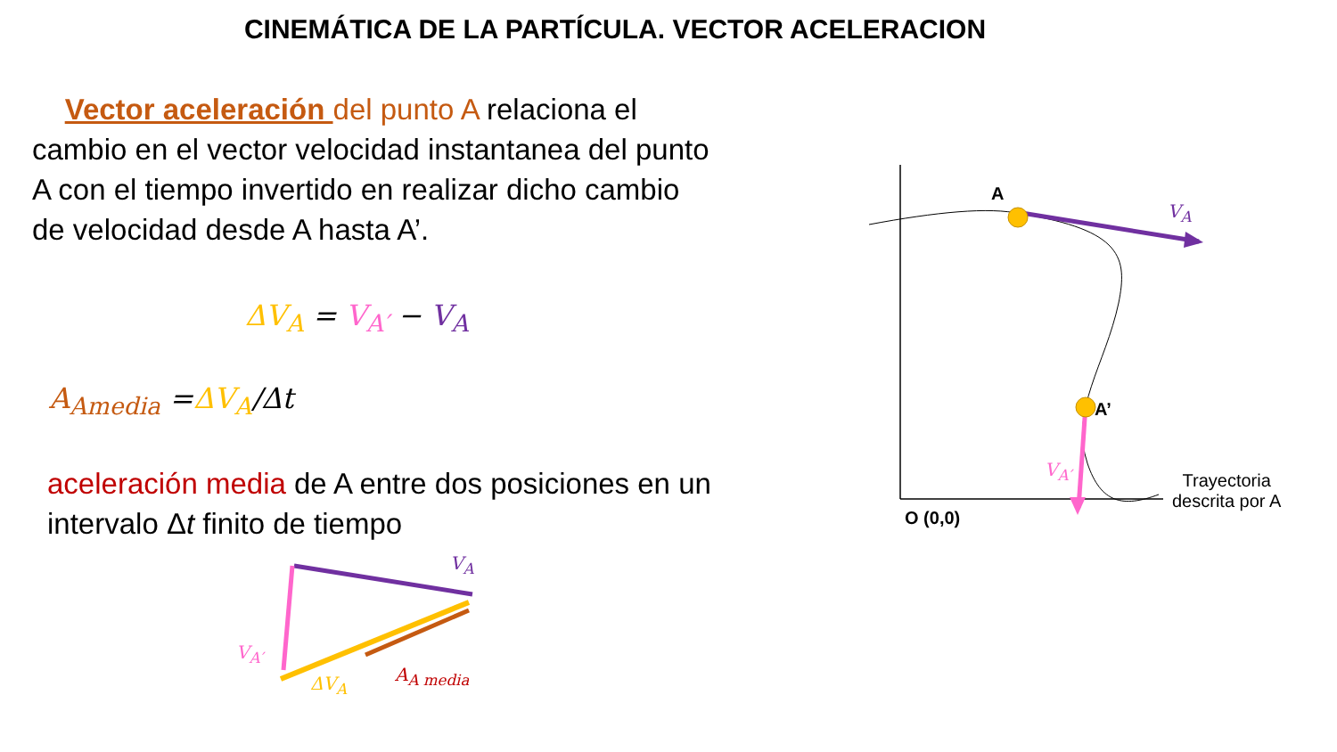CINEMÁTICA DE LA PARTÍCULA. VECTOR ACELERACION
Vector aceleración del punto A relaciona el cambio en el vector velocidad instantanea del punto A con el tiempo invertido en realizar dicho cambio de velocidad desde A hasta A’.
ΔV<sub>A</sub> = V<sub>A′</sub> − V<sub>A</sub>
A<sub>Amedia</sub> =ΔV<sub>A</sub>/Δt
aceleración media de A entre dos posiciones en un intervalo Δt finito de tiempo
A
V<sub>A</sub>
A’
V<sub>A′</sub>
O (0,0)
Trayectoria
descrita por A
V<sub>A</sub>
V<sub>A′</sub>
ΔV<sub>A</sub> A<sub>A media</sub>